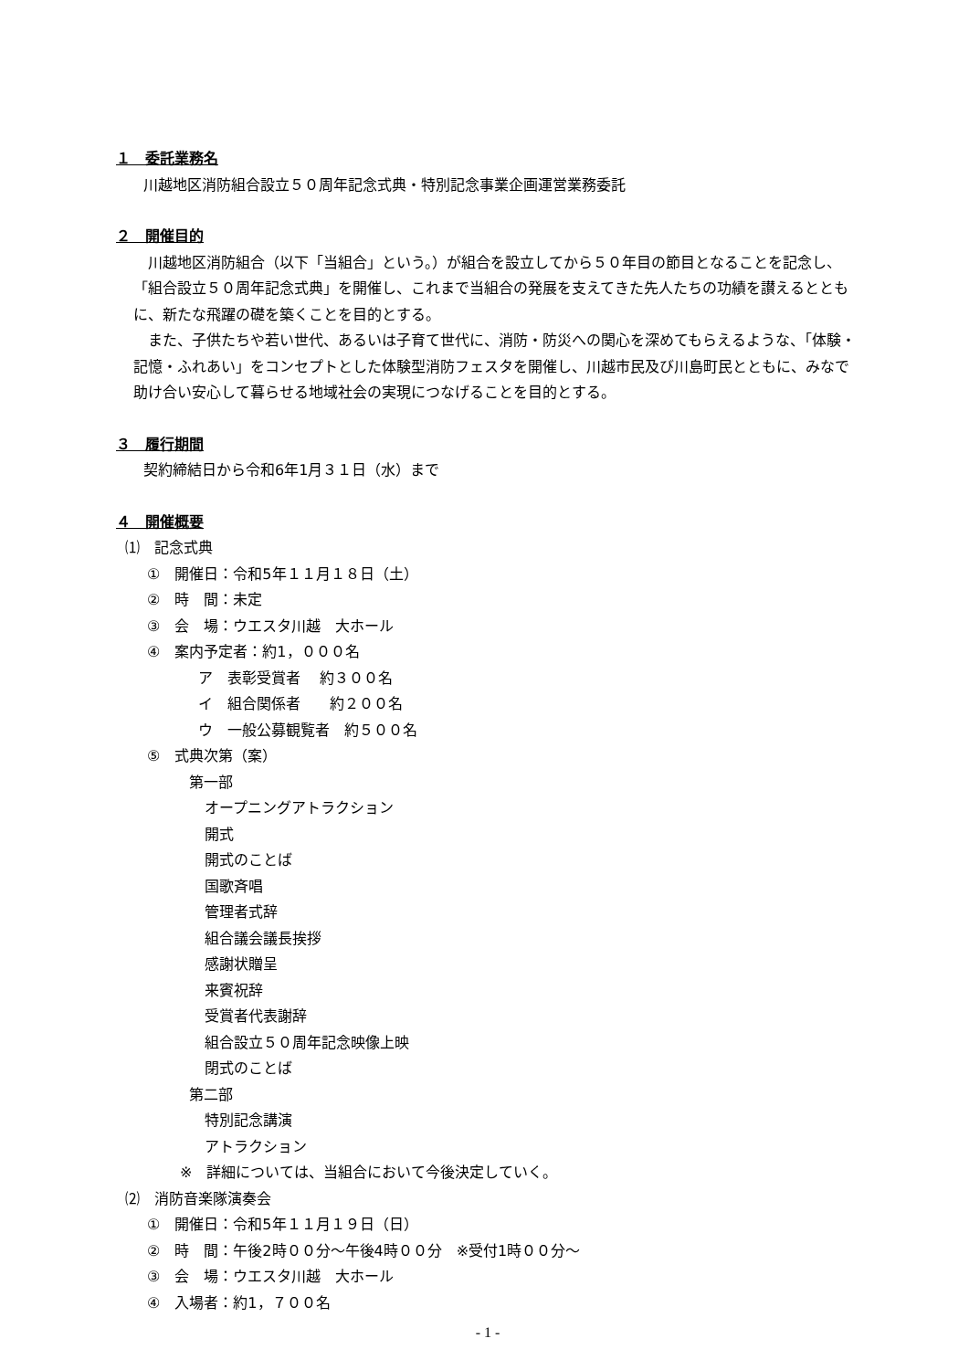１　委託業務名
川越地区消防組合設立５０周年記念式典・特別記念事業企画運営業務委託
２　開催目的
川越地区消防組合（以下「当組合」という。）が組合を設立してから５０年目の節目となることを記念し、「組合設立５０周年記念式典」を開催し、これまで当組合の発展を支えてきた先人たちの功績を讃えるとともに、新たな飛躍の礎を築くことを目的とする。
また、子供たちや若い世代、あるいは子育て世代に、消防・防災への関心を深めてもらえるような、「体験・記憶・ふれあい」をコンセプトとした体験型消防フェスタを開催し、川越市民及び川島町民とともに、みなで助け合い安心して暮らせる地域社会の実現につなげることを目的とする。
３　履行期間
契約締結日から令和6年1月３１日（水）まで
４　開催概要
⑴　記念式典
①　開催日：令和5年１１月１８日（土）
②　時　間：未定
③　会　場：ウエスタ川越　大ホール
④　案内予定者：約1，０００名
ア　表彰受賞者　 約３００名
イ　組合関係者　　約２００名
ウ　一般公募観覧者　約５００名
⑤　式典次第（案）
第一部
オープニングアトラクション
開式
開式のことば
国歌斉唱
管理者式辞
組合議会議長挨拶
感謝状贈呈
来賓祝辞
受賞者代表謝辞
組合設立５０周年記念映像上映
閉式のことば
第二部
特別記念講演
アトラクション
※　詳細については、当組合において今後決定していく。
⑵　消防音楽隊演奏会
①　開催日：令和5年１１月１９日（日）
②　時　間：午後2時００分～午後4時００分　※受付1時００分～
③　会　場：ウエスタ川越　大ホール
④　入場者：約1，７００名
- 1 -